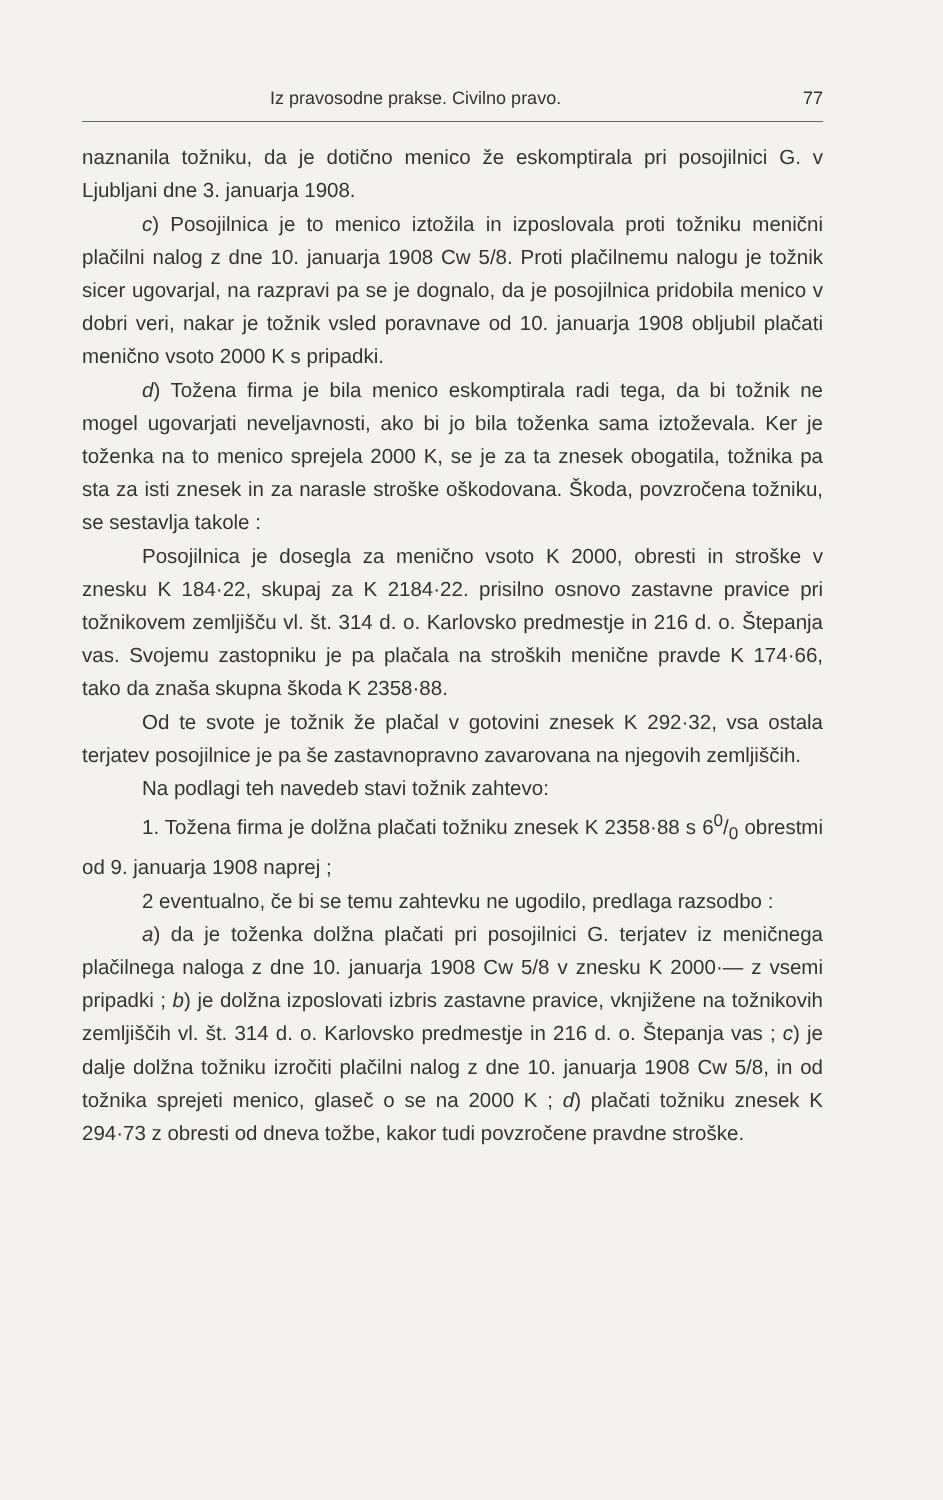Iz pravosodne prakse. Civilno pravo. 77
naznanila tožniku, da je dotično menico že eskomptirala pri posojilnici G. v Ljubljani dne 3. januarja 1908.
c) Posojilnica je to menico iztožila in izposlovala proti tožniku menični plačilni nalog z dne 10. januarja 1908 Cw 5/8. Proti plačilnemu nalogu je tožnik sicer ugovarjal, na razpravi pa se je dognalo, da je posojilnica pridobila menico v dobri veri, nakar je tožnik vsled poravnave od 10. januarja 1908 obljubil plačati menično vsoto 2000 K s pripadki.
d) Tožena firma je bila menico eskomptirala radi tega, da bi tožnik ne mogel ugovarjati neveljavnosti, ako bi jo bila toženka sama iztoževala. Ker je toženka na to menico sprejela 2000 K, se je za ta znesek obogatila, tožnika pa sta za isti znesek in za narasle stroške oškodovana. Škoda, povzročena tožniku, se sestavlja takole :
Posojilnica je dosegla za menično vsoto K 2000, obresti in stroške v znesku K 184·22, skupaj za K 2184·22. prisilno osnovo zastavne pravice pri tožnikovem zemljišču vl. št. 314 d. o. Karlovsko predmestje in 216 d. o. Štepanja vas. Svojemu zastopniku je pa plačala na stroških menične pravde K 174·66, tako da znaša skupna škoda K 2358·88.
Od te svote je tožnik že plačal v gotovini znesek K 292·32, vsa ostala terjatev posojilnice je pa še zastavnopravno zavarovana na njegovih zemljiščih.
Na podlagi teh navedeb stavi tožnik zahtevo:
1. Tožena firma je dolžna plačati tožniku znesek K 2358·88 s 60/0 obrestmi od 9. januarja 1908 naprej ;
2 eventualno, če bi se temu zahtevku ne ugodilo, predlaga razsodbo :
a) da je toženka dolžna plačati pri posojilnici G. terjatev iz meničnega plačilnega naloga z dne 10. januarja 1908 Cw 5/8 v znesku K 2000·— z vsemi pripadki ; b) je dolžna izposlovati izbris zastavne pravice, vknjižene na tožnikovih zemljiščih vl. št. 314 d. o. Karlovsko predmestje in 216 d. o. Štepanja vas ; c) je dalje dolžna tožniku izročiti plačilni nalog z dne 10. januarja 1908 Cw 5/8, in od tožnika sprejeti menico, glaseč o se na 2000 K ; d) plačati tožniku znesek K 294·73 z obresti od dneva tožbe, kakor tudi povzročene pravdne stroške.